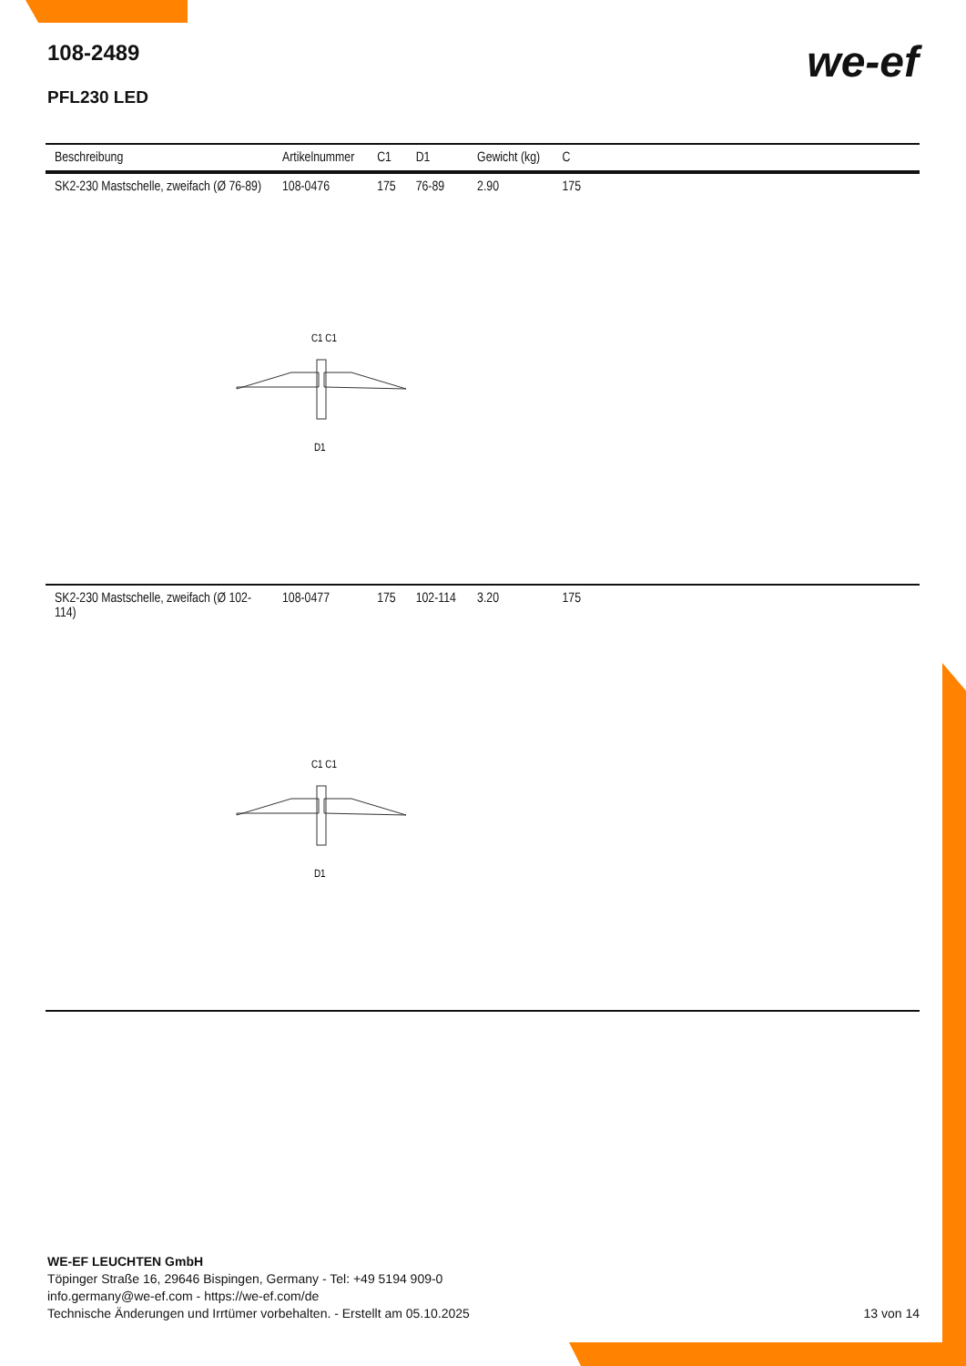108-2489
PFL230 LED
we-ef
| Beschreibung | Artikelnummer | C1 | D1 | Gewicht (kg) | C | |
| --- | --- | --- | --- | --- | --- | --- |
| SK2-230 Mastschelle, zweifach (Ø 76-89) | 108-0476 | 175 | 76-89 | 2.90 | 175 | |
| C1 C1 D1 | | | | | | |
| SK2-230 Mastschelle, zweifach (Ø 102-114) | 108-0477 | 175 | 102-114 | 3.20 | 175 | |
| C1 C1 D1 | | | | | | |
WE-EF LEUCHTEN GmbH
Töpinger Straße 16, 29646 Bispingen, Germany - Tel: +49 5194 909-0
info.germany@we-ef.com - https://we-ef.com/de
Technische Änderungen und Irrtümer vorbehalten. - Erstellt am 05.10.2025
13 von 14